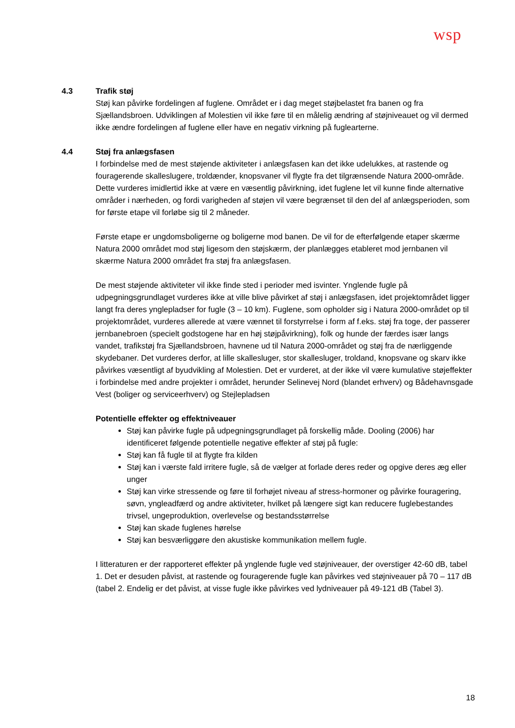wsp
4.3 Trafik støj
Støj kan påvirke fordelingen af fuglene. Området er i dag meget støjbelastet fra banen og fra Sjællandsbroen. Udviklingen af Molestien vil ikke føre til en målelig ændring af støjniveauet og vil dermed ikke ændre fordelingen af fuglene eller have en negativ virkning på fuglearterne.
4.4 Støj fra anlægsfasen
I forbindelse med de mest støjende aktiviteter i anlægsfasen kan det ikke udelukkes, at rastende og fouragerende skalleslugere, troldænder, knopsvaner vil flygte fra det tilgrænsende Natura 2000-område. Dette vurderes imidlertid ikke at være en væsentlig påvirkning, idet fuglene let vil kunne finde alternative områder i nærheden, og fordi varigheden af støjen vil være begrænset til den del af anlægsperioden, som for første etape vil forløbe sig til 2 måneder.
Første etape er ungdomsboligerne og boligerne mod banen. De vil for de efterfølgende etaper skærme Natura 2000 området mod støj ligesom den støjskærm, der planlægges etableret mod jernbanen vil skærme Natura 2000 området fra støj fra anlægsfasen.
De mest støjende aktiviteter vil ikke finde sted i perioder med isvinter. Ynglende fugle på udpegningsgrundlaget vurderes ikke at ville blive påvirket af støj i anlægsfasen, idet projektområdet ligger langt fra deres ynglepladser for fugle (3 – 10 km). Fuglene, som opholder sig i Natura 2000-området op til projektområdet, vurderes allerede at være vænnet til forstyrrelse i form af f.eks. støj fra toge, der passerer jernbanebroen (specielt godstogene har en høj støjpåvirkning), folk og hunde der færdes især langs vandet, trafikstøj fra Sjællandsbroen, havnene ud til Natura 2000-området og støj fra de nærliggende skydebaner. Det vurderes derfor, at lille skallesluger, stor skallesluger, troldand, knopsvane og skarv ikke påvirkes væsentligt af byudvikling af Molestien. Det er vurderet, at der ikke vil være kumulative støjeffekter i forbindelse med andre projekter i området, herunder Selinevej Nord (blandet erhverv) og Bådehavnsgade Vest (boliger og serviceerhverv) og Stejlepladsen
Potentielle effekter og effektniveauer
Støj kan påvirke fugle på udpegningsgrundlaget på forskellig måde. Dooling (2006) har identificeret følgende potentielle negative effekter af støj på fugle:
Støj kan få fugle til at flygte fra kilden
Støj kan i værste fald irritere fugle, så de vælger at forlade deres reder og opgive deres æg eller unger
Støj kan virke stressende og føre til forhøjet niveau af stress-hormoner og påvirke fouragering, søvn, yngleadfærd og andre aktiviteter, hvilket på længere sigt kan reducere fuglebestandes trivsel, ungeproduktion, overlevelse og bestandsstørrelse
Støj kan skade fuglenes hørelse
Støj kan besværliggøre den akustiske kommunikation mellem fugle.
I litteraturen er der rapporteret effekter på ynglende fugle ved støjniveauer, der overstiger 42-60 dB, tabel 1. Det er desuden påvist, at rastende og fouragerende fugle kan påvirkes ved støjniveauer på 70 – 117 dB (tabel 2. Endelig er det påvist, at visse fugle ikke påvirkes ved lydniveauer på 49-121 dB (Tabel 3).
18